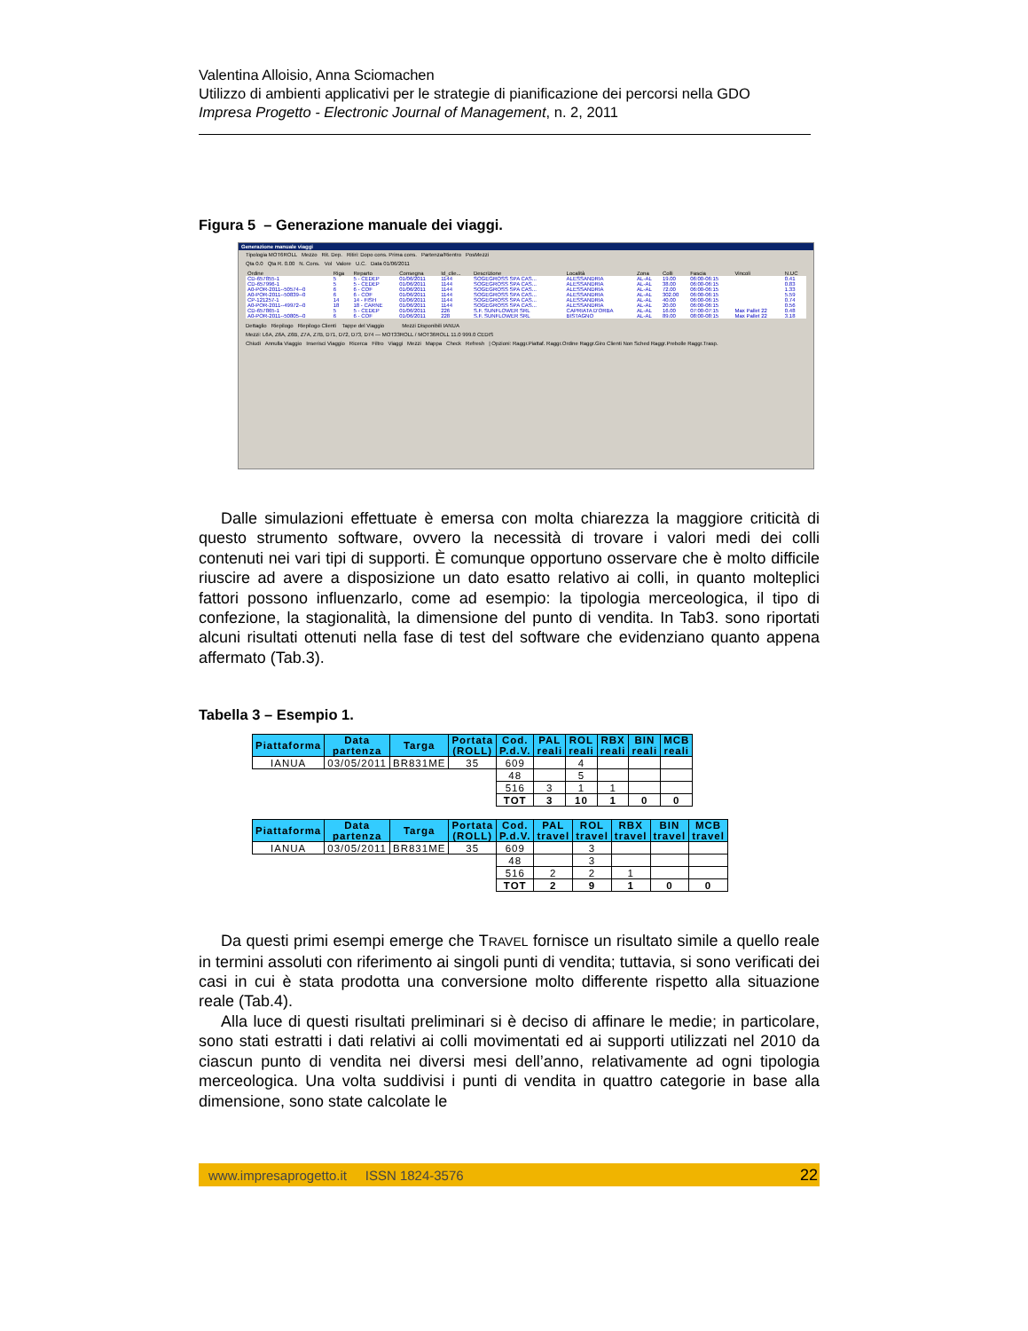Valentina Alloisio, Anna Sciomachen
Utilizzo di ambienti applicativi per le strategie di pianificazione dei percorsi nella GDO
Impresa Progetto - Electronic Journal of Management, n. 2, 2011
Figura 5 – Generazione manuale dei viaggi.
Generazione manuale viaggi
Tipologia MOT6ROLL Mezzo Rit. Dep. Ritiri: Dopo cons. Prima cons. Partenza/Rientro PosMezzi
Qta 0.0 Qta R. 0.00 N. Cons. Vol Valore U.C. Data 01/06/2011
| Ordine | Riga | Reparto | Consegna | Id_clie... | Descrizione | Località | Zona | Colli | Fascia | Vincoli | N.UC |
| --- | --- | --- | --- | --- | --- | --- | --- | --- | --- | --- | --- |
| CD-657855-1 | 5 | 5 - CEDEP | 01/06/2011 | 1144 | SOGEGROSS SPA CAS... | ALESSANDRIA | AL-AL | 19.00 | 06:00-06:15 | | 0.41 |
| CD-657996-1 | 5 | 5 - CEDEP | 01/06/2011 | 1144 | SOGEGROSS SPA CAS... | ALESSANDRIA | AL-AL | 38.00 | 06:00-06:15 | | 0.83 |
| A0-POR-2011--50574--0 | 6 | 6 - COF | 01/06/2011 | 1144 | SOGEGROSS SPA CAS... | ALESSANDRIA | AL-AL | 72.00 | 06:00-06:15 | | 1.33 |
| A0-POR-2011--50839--0 | 6 | 6 - COF | 01/06/2011 | 1144 | SOGEGROSS SPA CAS... | ALESSANDRIA | AL-AL | 302.00 | 06:00-06:15 | | 5.59 |
| CP-121257-1 | 14 | 14 - FISH | 01/06/2011 | 1144 | SOGEGROSS SPA CAS... | ALESSANDRIA | AL-AL | 40.00 | 06:00-06:15 | | 0.74 |
| A0-POR-2011--49972--0 | 18 | 18 - CARNE | 01/06/2011 | 1144 | SOGEGROSS SPA CAS... | ALESSANDRIA | AL-AL | 20.00 | 06:00-06:15 | | 0.56 |
| CD-657865-1 | 5 | 5 - CEDEP | 01/06/2011 | 226 | S.F. SUNFLOWER SRL | CAPRIATA D'ORBA | AL-AL | 16.00 | 07:00-07:15 | Max Pallet 22 | 0.48 |
| A0-POR-2011--50805--0 | 6 | 6 - COF | 01/06/2011 | 228 | S.F. SUNFLOWER SRL | BISTAGNO | AL-AL | 89.00 | 08:00-08:15 | Max Pallet 22 | 3.18 |
Dettaglio Riepilogo Riepilogo Clienti Tappe del Viaggio Mezzi Disponibili IANUA
Mezzi: L6A, Z6A, Z6B, Z7A, Z7B, D71, D72, D73, D74 — MOT33ROLL / MOT36ROLL 11.0 999.0 CEDIS
Chiudi Annulla Viaggio Inserisci Viaggio Ricerca Filtro Viaggi Mezzi Mappa Check Refresh | Opzioni: Raggr.Piattaf. Raggr.Ordine Raggr.Giro Clienti Non Sched Raggr.Prebolle Raggr.Trasp.
Dalle simulazioni effettuate è emersa con molta chiarezza la maggiore criticità di questo strumento software, ovvero la necessità di trovare i valori medi dei colli contenuti nei vari tipi di supporti. È comunque opportuno osservare che è molto difficile riuscire ad avere a disposizione un dato esatto relativo ai colli, in quanto molteplici fattori possono influenzarlo, come ad esempio: la tipologia merceologica, il tipo di confezione, la stagionalità, la dimensione del punto di vendita. In Tab3. sono riportati alcuni risultati ottenuti nella fase di test del software che evidenziano quanto appena affermato (Tab.3).
Tabella 3 – Esempio 1.
| Piattaforma | Data partenza | Targa | Portata (ROLL) | Cod. P.d.V. | PAL reali | ROL reali | RBX reali | BIN reali | MCB reali |
| --- | --- | --- | --- | --- | --- | --- | --- | --- | --- |
| IANUA | 03/05/2011 | BR831ME | 35 | 609 | | 4 | | | |
| | | | | 48 | | 5 | | | |
| | | | | 516 | 3 | 1 | 1 | | |
| | | | | TOT | 3 | 10 | 1 | 0 | 0 |
| Piattaforma | Data partenza | Targa | Portata (ROLL) | Cod. P.d.V. | PAL travel | ROL travel | RBX travel | BIN travel | MCB travel |
| --- | --- | --- | --- | --- | --- | --- | --- | --- | --- |
| IANUA | 03/05/2011 | BR831ME | 35 | 609 | | 3 | | | |
| | | | | 48 | | 3 | | | |
| | | | | 516 | 2 | 2 | 1 | | |
| | | | | TOT | 2 | 9 | 1 | 0 | 0 |
Da questi primi esempi emerge che TRAVEL fornisce un risultato simile a quello reale in termini assoluti con riferimento ai singoli punti di vendita; tuttavia, si sono verificati dei casi in cui è stata prodotta una conversione molto differente rispetto alla situazione reale (Tab.4).
Alla luce di questi risultati preliminari si è deciso di affinare le medie; in particolare, sono stati estratti i dati relativi ai colli movimentati ed ai supporti utilizzati nel 2010 da ciascun punto di vendita nei diversi mesi dell’anno, relativamente ad ogni tipologia merceologica. Una volta suddivisi i punti di vendita in quattro categorie in base alla dimensione, sono state calcolate le
www.impresaprogetto.it ISSN 1824-3576 22